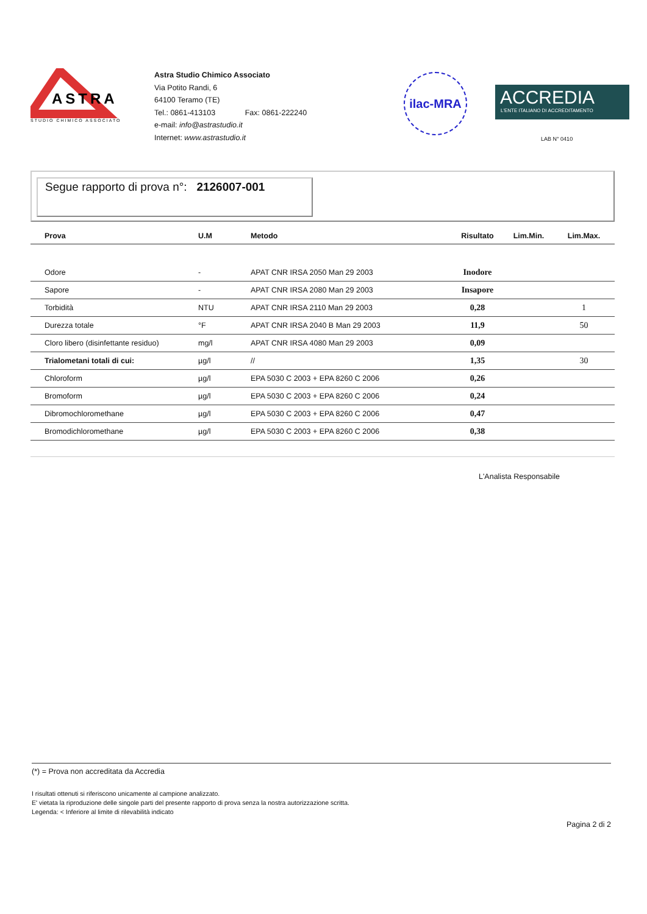ASTRA
STUDIO CHIMICO ASSOCIATO
Astra Studio Chimico Associato
Via Potito Randi, 6
64100 Teramo (TE)
Tel.: 0861-413103 Fax: 0861-222240
e-mail: info@astrastudio.it
Internet: www.astrastudio.it
ilac-MRA
ACCREDIA
L'ENTE ITALIANO DI ACCREDITAMENTO
LAB N° 0410
Segue rapporto di prova n°: 2126007-001
| Prova | U.M | Metodo | Risultato | Lim.Min. | Lim.Max. |
| --- | --- | --- | --- | --- | --- |
| Odore | - | APAT CNR IRSA 2050 Man 29 2003 | Inodore | | |
| Sapore | - | APAT CNR IRSA 2080 Man 29 2003 | Insapore | | |
| Torbidità | NTU | APAT CNR IRSA 2110 Man 29 2003 | 0,28 | | 1 |
| Durezza totale | °F | APAT CNR IRSA 2040 B Man 29 2003 | 11,9 | | 50 |
| Cloro libero (disinfettante residuo) | mg/l | APAT CNR IRSA 4080 Man 29 2003 | 0,09 | | |
| Trialometani totali di cui: | µg/l | // | 1,35 | | 30 |
| Chloroform | µg/l | EPA 5030 C 2003 + EPA 8260 C 2006 | 0,26 | | |
| Bromoform | µg/l | EPA 5030 C 2003 + EPA 8260 C 2006 | 0,24 | | |
| Dibromochloromethane | µg/l | EPA 5030 C 2003 + EPA 8260 C 2006 | 0,47 | | |
| Bromodichloromethane | µg/l | EPA 5030 C 2003 + EPA 8260 C 2006 | 0,38 | | |
L'Analista Responsabile
(*) = Prova non accreditata da Accredia
I risultati ottenuti si riferiscono unicamente al campione analizzato.
E' vietata la riproduzione delle singole parti del presente rapporto di prova senza la nostra autorizzazione scritta.
Legenda: < Inferiore al limite di rilevabilità indicato
Pagina 2 di 2